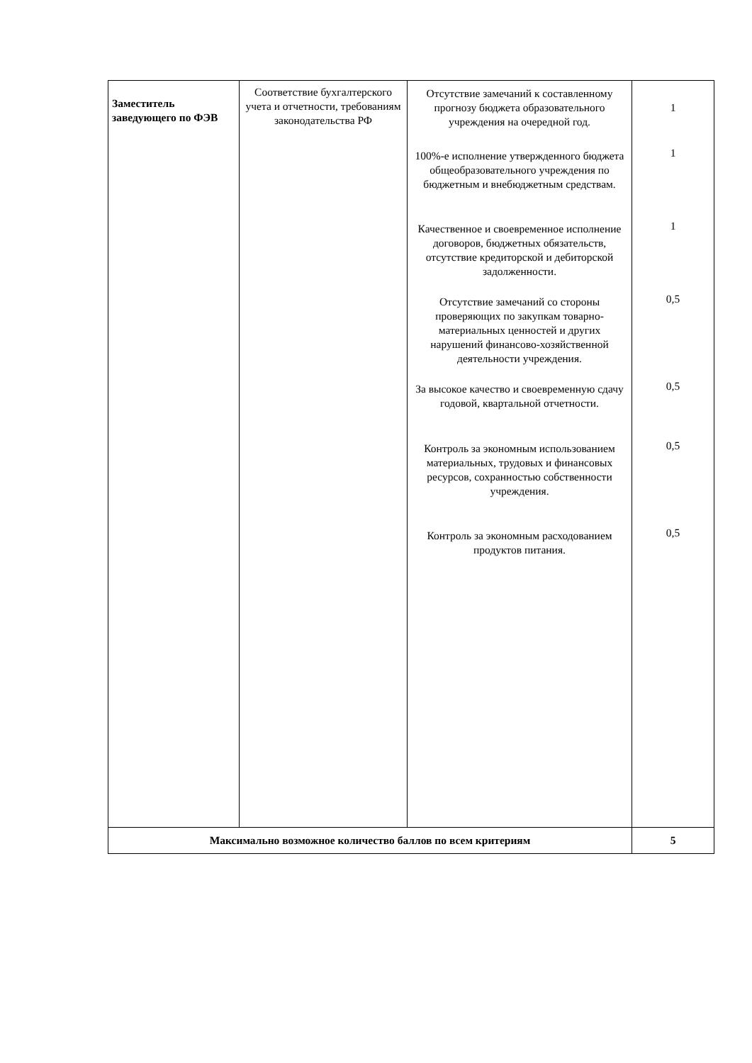| Заместитель заведующего по ФЭВ | Соответствие бухгалтерского учета и отчетности, требованиям законодательства РФ | Отсутствие замечаний к составленному прогнозу бюджета образовательного учреждения на очередной год. 100%-е исполнение утвержденного бюджета общеобразовательного учреждения по бюджетным и внебюджетным средствам. Качественное и своевременное исполнение договоров, бюджетных обязательств, отсутствие кредиторской и дебиторской задолженности. Отсутствие замечаний со стороны проверяющих по закупкам товарно-материальных ценностей и других нарушений финансово-хозяйственной деятельности учреждения. За высокое качество и своевременную сдачу годовой, квартальной отчетности. Контроль за экономным использованием материальных, трудовых и финансовых ресурсов, сохранностью собственности учреждения. Контроль за экономным расходованием продуктов питания. | 1 1 1 0,5 0,5 0,5 0,5 |
| Максимально возможное количество баллов по всем критериям | | | 5 |